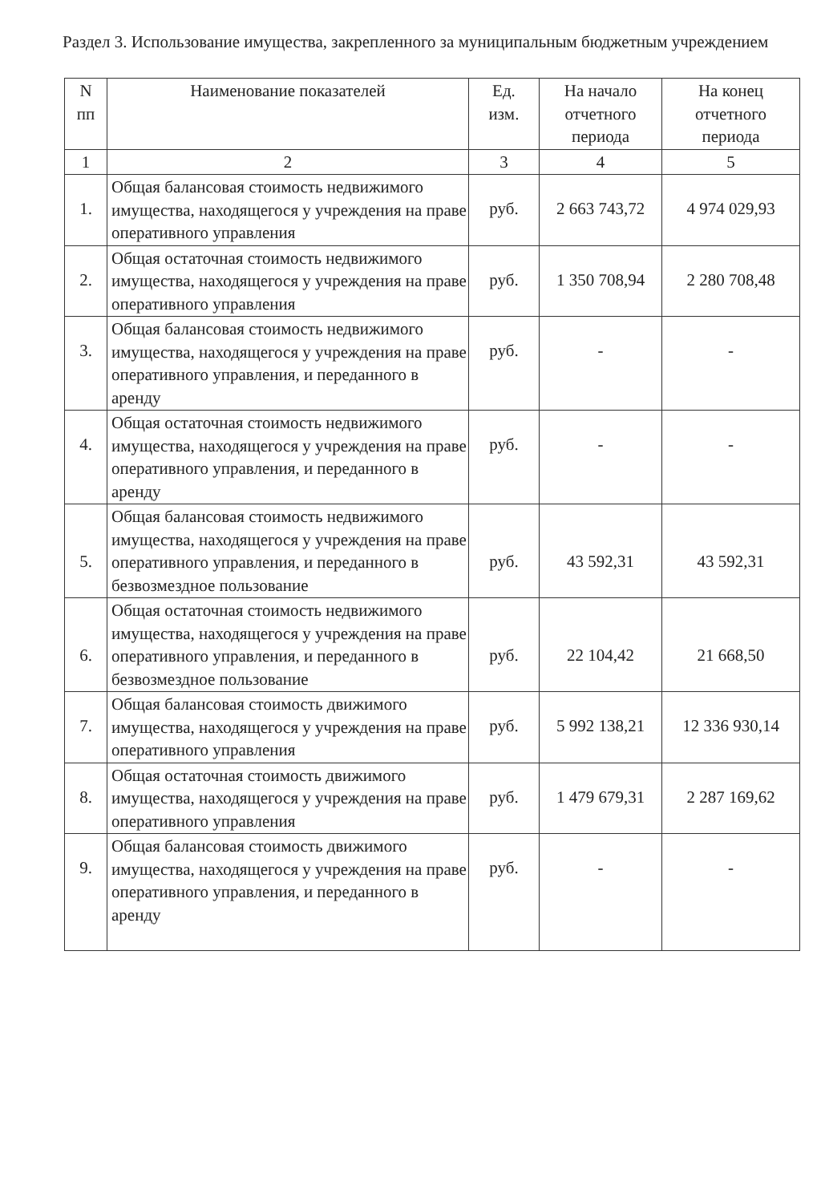Раздел 3. Использование имущества, закрепленного за муниципальным бюджетным учреждением
| N пп | Наименование показателей | Ед. изм. | На начало отчетного периода | На конец отчетного периода |
| --- | --- | --- | --- | --- |
| 1 | 2 | 3 | 4 | 5 |
| 1. | Общая балансовая стоимость недвижимого имущества, находящегося у учреждения на праве оперативного управления | руб. | 2 663 743,72 | 4 974 029,93 |
| 2. | Общая остаточная стоимость недвижимого имущества, находящегося у учреждения на праве оперативного управления | руб. | 1 350 708,94 | 2 280 708,48 |
| 3. | Общая балансовая стоимость недвижимого имущества, находящегося у учреждения на праве оперативного управления, и переданного в аренду | руб. | - | - |
| 4. | Общая остаточная стоимость недвижимого имущества, находящегося у учреждения на праве оперативного управления, и переданного в аренду | руб. | - | - |
| 5. | Общая балансовая стоимость недвижимого имущества, находящегося у учреждения на праве оперативного управления, и переданного в безвозмездное пользование | руб. | 43 592,31 | 43 592,31 |
| 6. | Общая остаточная стоимость недвижимого имущества, находящегося у учреждения на праве оперативного управления, и переданного в безвозмездное пользование | руб. | 22 104,42 | 21 668,50 |
| 7. | Общая балансовая стоимость движимого имущества, находящегося у учреждения на праве оперативного управления | руб. | 5 992 138,21 | 12 336 930,14 |
| 8. | Общая остаточная стоимость движимого имущества, находящегося у учреждения на праве оперативного управления | руб. | 1 479 679,31 | 2 287 169,62 |
| 9. | Общая балансовая стоимость движимого имущества, находящегося у учреждения на праве оперативного управления, и переданного в аренду | руб. | - | - |